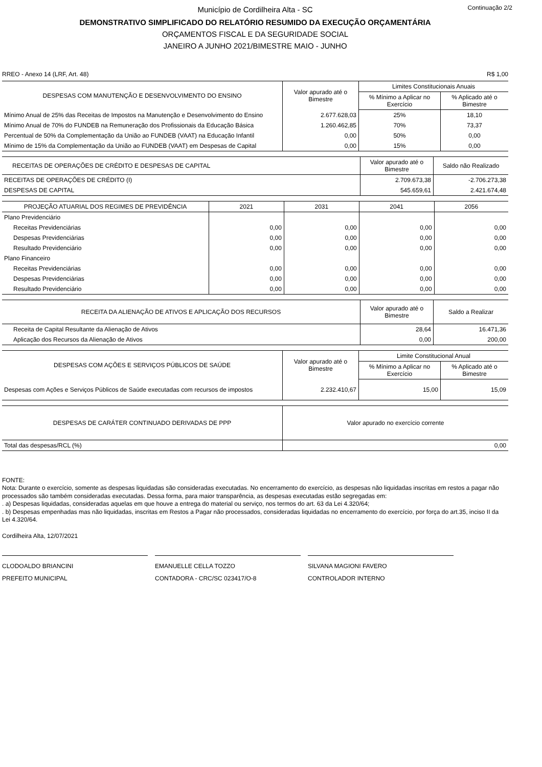Continuação 2/2
Município de Cordilheira Alta - SC
DEMONSTRATIVO SIMPLIFICADO DO RELATÓRIO RESUMIDO DA EXECUÇÃO ORÇAMENTÁRIA
ORÇAMENTOS FISCAL E DA SEGURIDADE SOCIAL
JANEIRO A JUNHO 2021/BIMESTRE MAIO - JUNHO
RREO - Anexo 14 (LRF, Art. 48) R$ 1,00
| DESPESAS COM MANUTENÇÃO E DESENVOLVIMENTO DO ENSINO | Valor apurado até o Bimestre | Limites Constitucionais Anuais | |
| --- | --- | --- | --- |
| | | % Mínimo a Aplicar no Exercício | % Aplicado até o Bimestre |
| Mínimo Anual de 25% das Receitas de Impostos na Manutenção e Desenvolvimento do Ensino | 2.677.628,03 | 25% | 18,10 |
| Mínimo Anual de 70% do FUNDEB na Remuneração dos Profissionais da Educação Básica | 1.260.462,85 | 70% | 73,37 |
| Percentual de 50% da Complementação da União ao FUNDEB (VAAT) na Educação Infantil | 0,00 | 50% | 0,00 |
| Mínimo de 15% da Complementação da União ao FUNDEB (VAAT) em Despesas de Capital | 0,00 | 15% | 0,00 |
| RECEITAS DE OPERAÇÕES DE CRÉDITO E DESPESAS DE CAPITAL | Valor apurado até o Bimestre | Saldo não Realizado |
| --- | --- | --- |
| RECEITAS DE OPERAÇÕES DE CRÉDITO (I) | 2.709.673,38 | -2.706.273,38 |
| DESPESAS DE CAPITAL | 545.659,61 | 2.421.674,48 |
| PROJEÇÃO ATUARIAL DOS REGIMES DE PREVIDÊNCIA | 2021 | 2031 | 2041 | 2056 |
| --- | --- | --- | --- | --- |
| Plano Previdenciário | | | | |
| Receitas Previdenciárias | 0,00 | 0,00 | 0,00 | 0,00 |
| Despesas Previdenciárias | 0,00 | 0,00 | 0,00 | 0,00 |
| Resultado Previdenciário | 0,00 | 0,00 | 0,00 | 0,00 |
| Plano Financeiro | | | | |
| Receitas Previdenciárias | 0,00 | 0,00 | 0,00 | 0,00 |
| Despesas Previdenciárias | 0,00 | 0,00 | 0,00 | 0,00 |
| Resultado Previdenciário | 0,00 | 0,00 | 0,00 | 0,00 |
| RECEITA DA ALIENAÇÃO DE ATIVOS E APLICAÇÃO DOS RECURSOS | Valor apurado até o Bimestre | Saldo a Realizar |
| --- | --- | --- |
| Receita de Capital Resultante da Alienação de Ativos | 28,64 | 16.471,36 |
| Aplicação dos Recursos da Alienação de Ativos | 0,00 | 200,00 |
| DESPESAS COM AÇÕES E SERVIÇOS PÚBLICOS DE SAÚDE | Valor apurado até o Bimestre | Limite Constitucional Anual | |
| --- | --- | --- | --- |
| | | % Mínimo a Aplicar no Exercício | % Aplicado até o Bimestre |
| Despesas com Ações e Serviços Públicos de Saúde executadas com recursos de impostos | 2.232.410,67 | 15,00 | 15,09 |
| DESPESAS DE CARÁTER CONTINUADO DERIVADAS DE PPP | Valor apurado no exercício corrente |
| --- | --- |
| Total das despesas/RCL (%) | 0,00 |
FONTE:
Nota: Durante o exercício, somente as despesas liquidadas são consideradas executadas. No encerramento do exercício, as despesas não liquidadas inscritas em restos a pagar não processados são também consideradas executadas. Dessa forma, para maior transparência, as despesas executadas estão segregadas em:
. a) Despesas liquidadas, consideradas aquelas em que houve a entrega do material ou serviço, nos termos do art. 63 da Lei 4.320/64;
. b) Despesas empenhadas mas não liquidadas, inscritas em Restos a Pagar não processados, consideradas liquidadas no encerramento do exercício, por força do art.35, inciso II da Lei 4.320/64.
Cordilheira Alta, 12/07/2021
CLODOALDO BRIANCINI
PREFEITO MUNICIPAL
EMANUELLE CELLA TOZZO
CONTADORA - CRC/SC 023417/O-8
SILVANA MAGIONI FAVERO
CONTROLADOR INTERNO